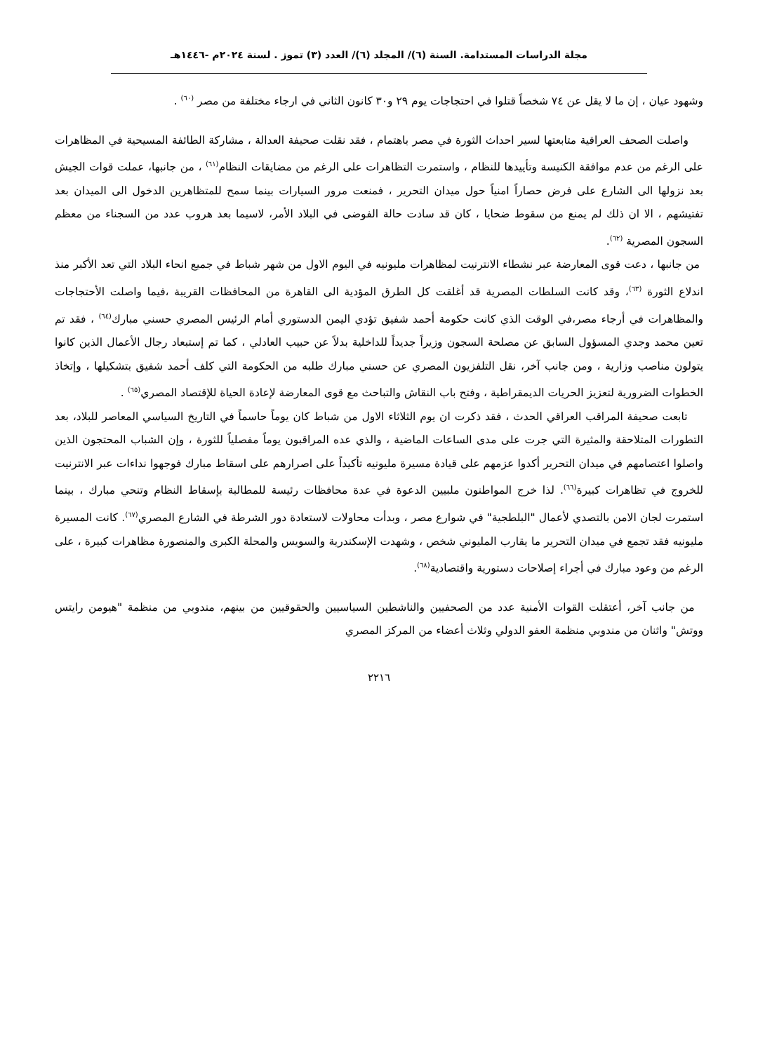مجلة الدراسات المستدامة. السنة (٦)/ المجلد (٦)/ العدد (٣) تموز . لسنة ٢٠٢٤م -١٤٤٦هـ
وشهود عيان ، إن ما لا يقل عن ٧٤ شخصاً قتلوا في احتجاجات يوم ٢٩ و٣٠ كانون الثاني في ارجاء مختلفة من مصر <sup>(٦٠)</sup> .
واصلت الصحف العراقية متابعتها لسير احداث الثورة في مصر باهتمام ، فقد نقلت صحيفة العدالة ، مشاركة الطائفة المسيحية في المظاهرات على الرغم من عدم موافقة الكنيسة وتأييدها للنظام ، واستمرت التظاهرات على الرغم من مضايقات النظام<sup>(٦١)</sup> ، من جانبها، عملت قوات الجيش بعد نزولها الى الشارع على فرض حصاراً امنياً حول ميدان التحرير ، فمنعت مرور السيارات بينما سمح للمتظاهرين الدخول الى الميدان بعد تفتيشهم ، الا ان ذلك لم يمنع من سقوط ضحايا ، كان قد سادت حالة الفوضى في البلاد الأمر، لاسيما بعد هروب عدد من السجناء من معظم السجون المصرية <sup>(٦٢)</sup>.
من جانبها ، دعت قوى المعارضة عبر نشطاء الانترنيت لمظاهرات مليونيه في اليوم الاول من شهر شباط في جميع انحاء البلاد التي تعد الأكبر منذ اندلاع الثورة <sup>(٦٣)</sup>، وقد كانت السلطات المصرية قد أغلقت كل الطرق المؤدية الى القاهرة من المحافظات القريبة ،فيما واصلت الأحتجاجات والمظاهرات في أرجاء مصر،في الوقت الذي كانت حكومة أحمد شفيق تؤدي اليمن الدستوري أمام الرئيس المصري حسني مبارك<sup>(٦٤)</sup> ، فقد تم تعين محمد وجدي المسؤول السابق عن مصلحة السجون وزيراً جديداً للداخلية بدلاً عن حبيب العادلي ، كما تم إستبعاد رجال الأعمال الذين كانوا يتولون مناصب وزارية ، ومن جانب آخر، نقل التلفزيون المصري عن حسني مبارك طلبه من الحكومة التي كلف أحمد شفيق بتشكيلها ، وإتخاذ الخطوات الضرورية لتعزيز الحريات الديمقراطية ، وفتح باب النقاش والتباحث مع قوى المعارضة لإعادة الحياة للإقتصاد المصري<sup>(٦٥)</sup> .
تابعت صحيفة المراقب العراقي الحدث ، فقد ذكرت ان يوم الثلاثاء الاول من شباط كان يوماً حاسماً في التاريخ السياسي المعاصر للبلاد، بعد التطورات المتلاحقة والمثيرة التي جرت على مدى الساعات الماضية ، والذي عده المراقبون يوماً مفصلياً للثورة ، وإن الشباب المحتجون الذين واصلوا اعتصامهم في ميدان التحرير أكدوا عزمهم على قيادة مسيرة مليونيه تأكيداً على اصرارهم على اسقاط مبارك فوجهوا نداءات عبر الانترنيت للخروج في تظاهرات كبيرة<sup>(٦٦)</sup>. لذا خرج المواطنون ملبيين الدعوة في عدة محافظات رئيسة للمطالبة بإسقاط النظام وتنحي مبارك ، بينما استمرت لجان الامن بالتصدي لأعمال "البلطجية" في شوارع مصر ، وبدأت محاولات لاستعادة دور الشرطة في الشارع المصري<sup>(٦٧)</sup>. كانت المسيرة مليونيه فقد تجمع في ميدان التحرير ما يقارب المليوني شخص ، وشهدت الإسكندرية والسويس والمحلة الكبرى والمنصورة مظاهرات كبيرة ، على الرغم من وعود مبارك في أجراء إصلاحات دستورية واقتصادية<sup>(٦٨)</sup>.
من جانب آخر، أعتقلت القوات الأمنية عدد من الصحفيين والناشطين السياسيين والحقوقيين من بينهم، مندوبي من منظمة "هيومن رايتس ووتش" واثنان من مندوبي منظمة العفو الدولي وثلاث أعضاء من المركز المصري
٢٢١٦